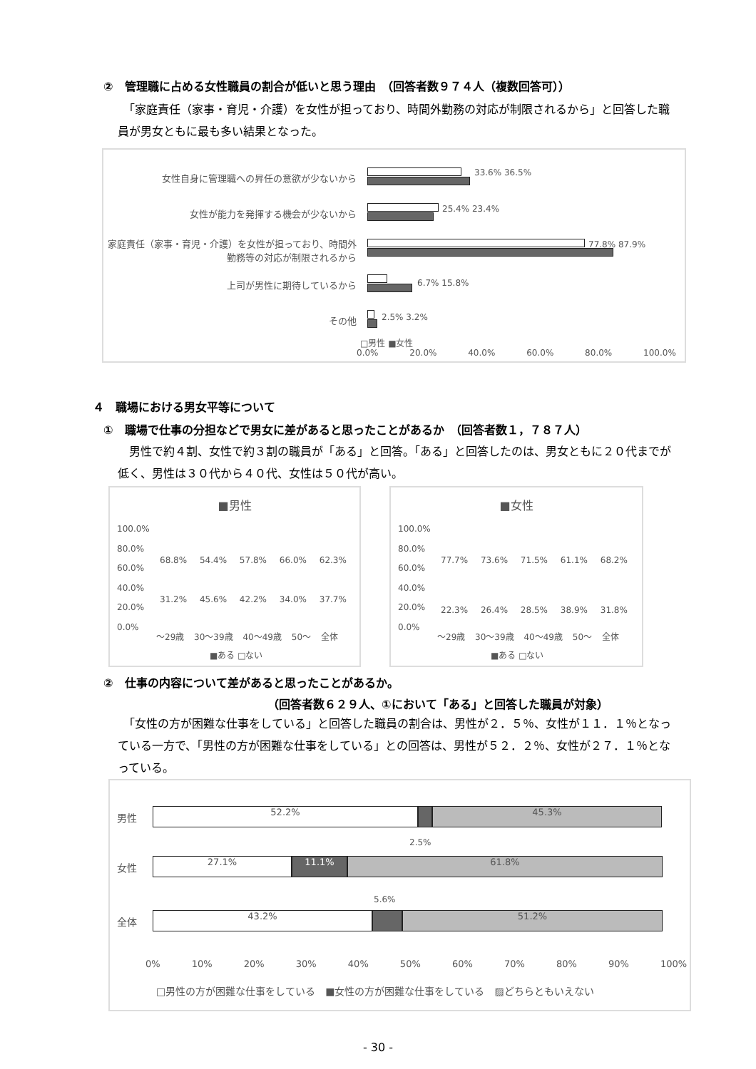②　管理職に占める女性職員の割合が低いと思う理由　（回答者数９７４人（複数回答可））
　「家庭責任（家事・育児・介護）を女性が担っており、時間外勤務の対応が制限されるから」と回答した職員が男女ともに最も多い結果となった。
女性自身に管理職への昇任の意欲が少ないから 33.6% 36.5%
女性が能力を発揮する機会が少ないから 25.4% 23.4%
家庭責任（家事・育児・介護）を女性が担っており、時間外勤務等の対応が制限されるから
77.8% 87.9%
上司が男性に期待しているから 6.7% 15.8%
その他 2.5% 3.2%
□男性 ■女性
0.0% 20.0% 40.0% 60.0% 80.0% 100.0%
４　職場における男女平等について
①　職場で仕事の分担などで男女に差があると思ったことがあるか　（回答者数１，７８７人）
　男性で約４割、女性で約３割の職員が「ある」と回答。「ある」と回答したのは、男女ともに２０代までが低く、男性は３０代から４０代、女性は５０代が高い。
■男性
100.0%
80.0%
60.0%
40.0%
20.0%
0.0%
68.8% 54.4% 57.8% 66.0% 62.3%
31.2% 45.6% 42.2% 34.0% 37.7%
～29歳 30～39歳 40～49歳 50～ 全体
■ある □ない
■女性
100.0%
80.0%
60.0%
40.0%
20.0%
0.0%
77.7% 73.6% 71.5% 61.1% 68.2%
22.3% 26.4% 28.5% 38.9% 31.8%
～29歳 30～39歳 40～49歳 50～ 全体
■ある □ない
②　仕事の内容について差があると思ったことがあるか。
（回答者数６２９人、①において「ある」と回答した職員が対象）
　「女性の方が困難な仕事をしている」と回答した職員の割合は、男性が２．５％、女性が１１．１％となっている一方で、「男性の方が困難な仕事をしている」との回答は、男性が５２．２％、女性が２７．１％となっている。
男性 52.2% 45.3%
2.5%
女性 27.1% 11.1% 61.8%
5.6%
全体 43.2% 51.2%
0% 10% 20% 30% 40% 50% 60% 70% 80% 90% 100%
□男性の方が困難な仕事をしている　■女性の方が困難な仕事をしている　▨どちらともいえない
- 30 -